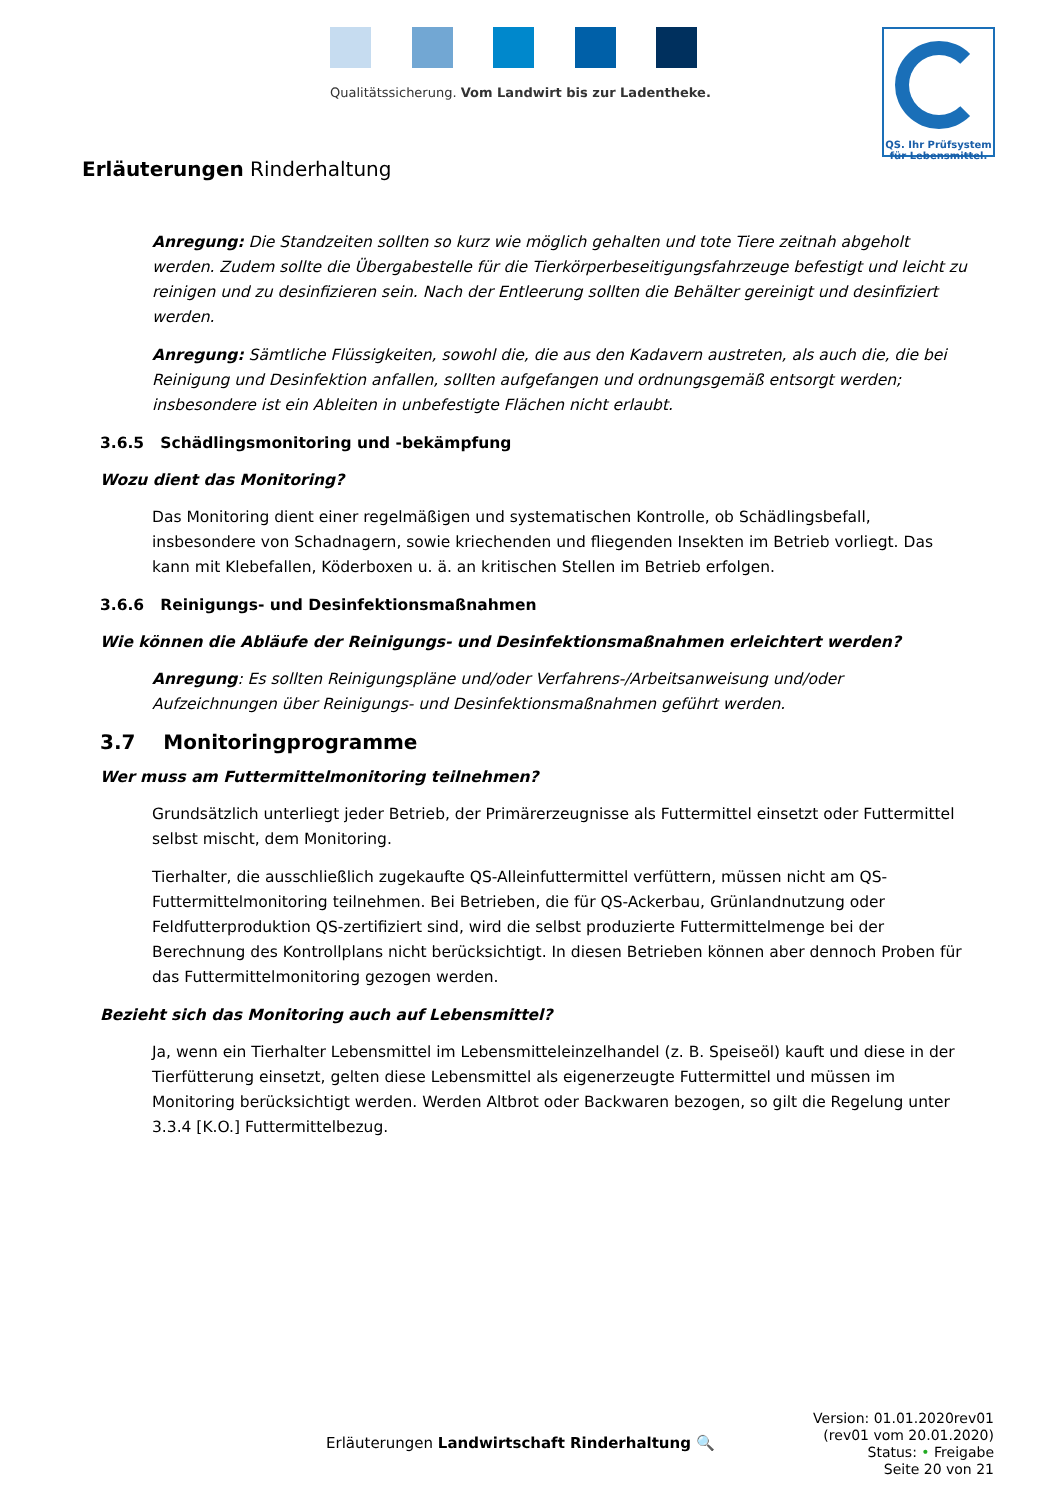Qualitätssicherung. Vom Landwirt bis zur Ladentheke.
QS. Ihr Prüfsystem
für Lebensmittel.
Erläuterungen Rinderhaltung
Anregung: Die Standzeiten sollten so kurz wie möglich gehalten und tote Tiere zeitnah abgeholt werden. Zudem sollte die Übergabestelle für die Tierkörperbeseitigungsfahrzeuge befestigt und leicht zu reinigen und zu desinfizieren sein. Nach der Entleerung sollten die Behälter gereinigt und desinfiziert werden.
Anregung: Sämtliche Flüssigkeiten, sowohl die, die aus den Kadavern austreten, als auch die, die bei Reinigung und Desinfektion anfallen, sollten aufgefangen und ordnungsgemäß entsorgt werden; insbesondere ist ein Ableiten in unbefestigte Flächen nicht erlaubt.
3.6.5 Schädlingsmonitoring und -bekämpfung
Wozu dient das Monitoring?
Das Monitoring dient einer regelmäßigen und systematischen Kontrolle, ob Schädlingsbefall, insbesondere von Schadnagern, sowie kriechenden und fliegenden Insekten im Betrieb vorliegt. Das kann mit Klebefallen, Köderboxen u. ä. an kritischen Stellen im Betrieb erfolgen.
3.6.6 Reinigungs- und Desinfektionsmaßnahmen
Wie können die Abläufe der Reinigungs- und Desinfektionsmaßnahmen erleichtert werden?
Anregung: Es sollten Reinigungspläne und/oder Verfahrens-/Arbeitsanweisung und/oder Aufzeichnungen über Reinigungs- und Desinfektionsmaßnahmen geführt werden.
3.7 Monitoringprogramme
Wer muss am Futtermittelmonitoring teilnehmen?
Grundsätzlich unterliegt jeder Betrieb, der Primärerzeugnisse als Futtermittel einsetzt oder Futtermittel selbst mischt, dem Monitoring.
Tierhalter, die ausschließlich zugekaufte QS-Alleinfuttermittel verfüttern, müssen nicht am QS-Futtermittelmonitoring teilnehmen. Bei Betrieben, die für QS-Ackerbau, Grünlandnutzung oder Feldfutterproduktion QS-zertifiziert sind, wird die selbst produzierte Futtermittelmenge bei der Berechnung des Kontrollplans nicht berücksichtigt. In diesen Betrieben können aber dennoch Proben für das Futtermittelmonitoring gezogen werden.
Bezieht sich das Monitoring auch auf Lebensmittel?
Ja, wenn ein Tierhalter Lebensmittel im Lebensmitteleinzelhandel (z. B. Speiseöl) kauft und diese in der Tierfütterung einsetzt, gelten diese Lebensmittel als eigenerzeugte Futtermittel und müssen im Monitoring berücksichtigt werden. Werden Altbrot oder Backwaren bezogen, so gilt die Regelung unter 3.3.4 [K.O.] Futtermittelbezug.
Erläuterungen Landwirtschaft Rinderhaltung 🔍
Version: 01.01.2020rev01
(rev01 vom 20.01.2020)
Status: • Freigabe
Seite 20 von 21